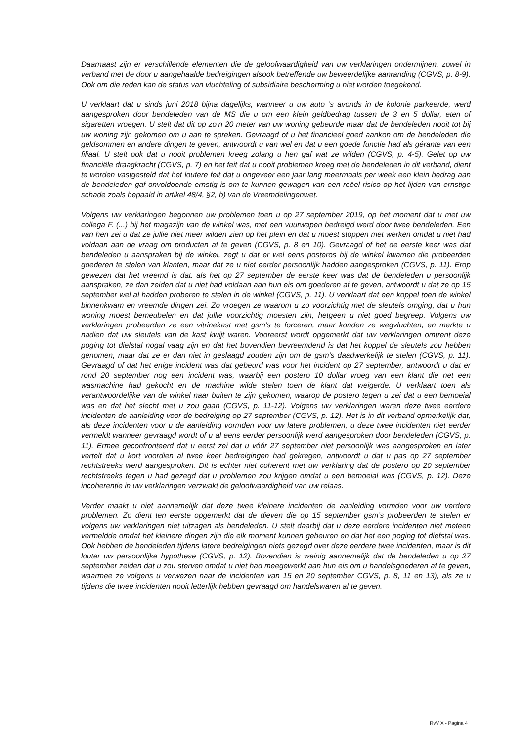Daarnaast zijn er verschillende elementen die de geloofwaardigheid van uw verklaringen ondermijnen, zowel in verband met de door u aangehaalde bedreigingen alsook betreffende uw beweerdelijke aanranding (CGVS, p. 8-9). Ook om die reden kan de status van vluchteling of subsidiaire bescherming u niet worden toegekend.
U verklaart dat u sinds juni 2018 bijna dagelijks, wanneer u uw auto ’s avonds in de kolonie parkeerde, werd aangesproken door bendeleden van de MS die u om een klein geldbedrag tussen de 3 en 5 dollar, eten of sigaretten vroegen. U stelt dat dit op zo’n 20 meter van uw woning gebeurde maar dat de bendeleden nooit tot bij uw woning zijn gekomen om u aan te spreken. Gevraagd of u het financieel goed aankon om de bendeleden die geldsommen en andere dingen te geven, antwoordt u van wel en dat u een goede functie had als gérante van een filiaal. U stelt ook dat u nooit problemen kreeg zolang u hen gaf wat ze wilden (CGVS, p. 4-5). Gelet op uw financiële draagkracht (CGVS, p. 7) en het feit dat u nooit problemen kreeg met de bendeleden in dit verband, dient te worden vastgesteld dat het loutere feit dat u ongeveer een jaar lang meermaals per week een klein bedrag aan de bendeleden gaf onvoldoende ernstig is om te kunnen gewagen van een reëel risico op het lijden van ernstige schade zoals bepaald in artikel 48/4, §2, b) van de Vreemdelingenwet.
Volgens uw verklaringen begonnen uw problemen toen u op 27 september 2019, op het moment dat u met uw collega F. (...) bij het magazijn van de winkel was, met een vuurwapen bedreigd werd door twee bendeleden. Een van hen zei u dat ze jullie niet meer wilden zien op het plein en dat u moest stoppen met werken omdat u niet had voldaan aan de vraag om producten af te geven (CGVS, p. 8 en 10). Gevraagd of het de eerste keer was dat bendeleden u aanspraken bij de winkel, zegt u dat er wel eens posteros bij de winkel kwamen die probeerden goederen te stelen van klanten, maar dat ze u niet eerder persoonlijk hadden aangesproken (CGVS, p. 11). Erop gewezen dat het vreemd is dat, als het op 27 september de eerste keer was dat de bendeleden u persoonlijk aanspraken, ze dan zeiden dat u niet had voldaan aan hun eis om goederen af te geven, antwoordt u dat ze op 15 september wel al hadden proberen te stelen in de winkel (CGVS, p. 11). U verklaart dat een koppel toen de winkel binnenkwam en vreemde dingen zei. Zo vroegen ze waarom u zo voorzichtig met de sleutels omging, dat u hun woning moest bemeubelen en dat jullie voorzichtig moesten zijn, hetgeen u niet goed begreep. Volgens uw verklaringen probeerden ze een vitrinekast met gsm’s te forceren, maar konden ze wegvluchten, en merkte u nadien dat uw sleutels van de kast kwijt waren. Vooreerst wordt opgemerkt dat uw verklaringen omtrent deze poging tot diefstal nogal vaag zijn en dat het bovendien bevreemdend is dat het koppel de sleutels zou hebben genomen, maar dat ze er dan niet in geslaagd zouden zijn om de gsm’s daadwerkelijk te stelen (CGVS, p. 11). Gevraagd of dat het enige incident was dat gebeurd was voor het incident op 27 september, antwoordt u dat er rond 20 september nog een incident was, waarbij een postero 10 dollar vroeg van een klant die net een wasmachine had gekocht en de machine wilde stelen toen de klant dat weigerde. U verklaart toen als verantwoordelijke van de winkel naar buiten te zijn gekomen, waarop de postero tegen u zei dat u een bemoeial was en dat het slecht met u zou gaan (CGVS, p. 11-12). Volgens uw verklaringen waren deze twee eerdere incidenten de aanleiding voor de bedreiging op 27 september (CGVS, p. 12). Het is in dit verband opmerkelijk dat, als deze incidenten voor u de aanleiding vormden voor uw latere problemen, u deze twee incidenten niet eerder vermeldt wanneer gevraagd wordt of u al eens eerder persoonlijk werd aangesproken door bendeleden (CGVS, p. 11). Ermee geconfronteerd dat u eerst zei dat u vóór 27 september niet persoonlijk was aangesproken en later vertelt dat u kort voordien al twee keer bedreigingen had gekregen, antwoordt u dat u pas op 27 september rechtstreeks werd aangesproken. Dit is echter niet coherent met uw verklaring dat de postero op 20 september rechtstreeks tegen u had gezegd dat u problemen zou krijgen omdat u een bemoeial was (CGVS, p. 12). Deze incoherentie in uw verklaringen verzwakt de geloofwaardigheid van uw relaas.
Verder maakt u niet aannemelijk dat deze twee kleinere incidenten de aanleiding vormden voor uw verdere problemen. Zo dient ten eerste opgemerkt dat de dieven die op 15 september gsm’s probeerden te stelen er volgens uw verklaringen niet uitzagen als bendeleden. U stelt daarbij dat u deze eerdere incidenten niet meteen vermeldde omdat het kleinere dingen zijn die elk moment kunnen gebeuren en dat het een poging tot diefstal was. Ook hebben de bendeleden tijdens latere bedreigingen niets gezegd over deze eerdere twee incidenten, maar is dit louter uw persoonlijke hypothese (CGVS, p. 12). Bovendien is weinig aannemelijk dat de bendeleden u op 27 september zeiden dat u zou sterven omdat u niet had meegewerkt aan hun eis om u handelsgoederen af te geven, waarmee ze volgens u verwezen naar de incidenten van 15 en 20 september CGVS, p. 8, 11 en 13), als ze u tijdens die twee incidenten nooit letterlijk hebben gevraagd om handelswaren af te geven.
RvV X - Pagina 4